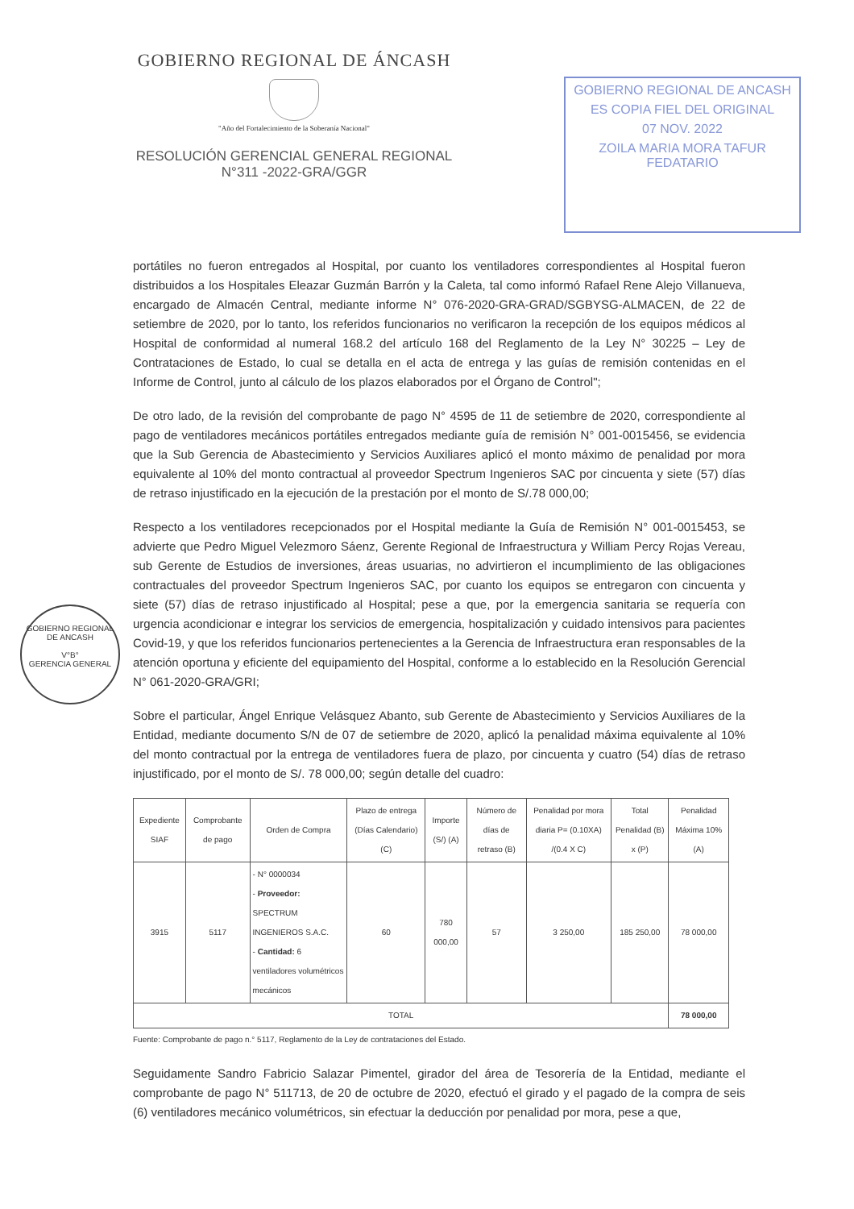GOBIERNO REGIONAL DE ÁNCASH
"Año del Fortalecimiento de la Soberanía Nacional"
RESOLUCIÓN GERENCIAL GENERAL REGIONAL
N°311 -2022-GRA/GGR
GOBIERNO REGIONAL DE ANCASH
ES COPIA FIEL DEL ORIGINAL
07 NOV. 2022
ZOILA MARIA MORA TAFUR
FEDATARIO
GOBIERNO REGIONAL DE ANCASH
V°B°
GERENCIA GENERAL
portátiles no fueron entregados al Hospital, por cuanto los ventiladores correspondientes al Hospital fueron distribuidos a los Hospitales Eleazar Guzmán Barrón y la Caleta, tal como informó Rafael Rene Alejo Villanueva, encargado de Almacén Central, mediante informe N° 076-2020-GRA-GRAD/SGBYSG-ALMACEN, de 22 de setiembre de 2020, por lo tanto, los referidos funcionarios no verificaron la recepción de los equipos médicos al Hospital de conformidad al numeral 168.2 del artículo 168 del Reglamento de la Ley N° 30225 – Ley de Contrataciones de Estado, lo cual se detalla en el acta de entrega y las guías de remisión contenidas en el Informe de Control, junto al cálculo de los plazos elaborados por el Órgano de Control";
De otro lado, de la revisión del comprobante de pago N° 4595 de 11 de setiembre de 2020, correspondiente al pago de ventiladores mecánicos portátiles entregados mediante guía de remisión N° 001-0015456, se evidencia que la Sub Gerencia de Abastecimiento y Servicios Auxiliares aplicó el monto máximo de penalidad por mora equivalente al 10% del monto contractual al proveedor Spectrum Ingenieros SAC por cincuenta y siete (57) días de retraso injustificado en la ejecución de la prestación por el monto de S/.78 000,00;
Respecto a los ventiladores recepcionados por el Hospital mediante la Guía de Remisión N° 001-0015453, se advierte que Pedro Miguel Velezmoro Sáenz, Gerente Regional de Infraestructura y William Percy Rojas Vereau, sub Gerente de Estudios de inversiones, áreas usuarias, no advirtieron el incumplimiento de las obligaciones contractuales del proveedor Spectrum Ingenieros SAC, por cuanto los equipos se entregaron con cincuenta y siete (57) días de retraso injustificado al Hospital; pese a que, por la emergencia sanitaria se requería con urgencia acondicionar e integrar los servicios de emergencia, hospitalización y cuidado intensivos para pacientes Covid-19, y que los referidos funcionarios pertenecientes a la Gerencia de Infraestructura eran responsables de la atención oportuna y eficiente del equipamiento del Hospital, conforme a lo establecido en la Resolución Gerencial N° 061-2020-GRA/GRI;
Sobre el particular, Ángel Enrique Velásquez Abanto, sub Gerente de Abastecimiento y Servicios Auxiliares de la Entidad, mediante documento S/N de 07 de setiembre de 2020, aplicó la penalidad máxima equivalente al 10% del monto contractual por la entrega de ventiladores fuera de plazo, por cincuenta y cuatro (54) días de retraso injustificado, por el monto de S/. 78 000,00; según detalle del cuadro:
| Expediente SIAF | Comprobante de pago | Orden de Compra | Plazo de entrega (Días Calendario) (C) | Importe (S/) (A) | Número de días de retraso (B) | Penalidad por mora diaria P= (0.10XA) /(0.4 X C) | Total Penalidad (B) x (P) | Penalidad Máxima 10%(A) |
| --- | --- | --- | --- | --- | --- | --- | --- | --- |
| 3915 | 5117 | - N° 0000034 - Proveedor: SPECTRUM INGENIEROS S.A.C. - Cantidad: 6 ventiladores volumétricos mecánicos | 60 | 780 000,00 | 57 | 3 250,00 | 185 250,00 | 78 000,00 |
| TOTAL | | | | | | | | 78 000,00 |
Fuente: Comprobante de pago n.° 5117, Reglamento de la Ley de contrataciones del Estado.
Seguidamente Sandro Fabricio Salazar Pimentel, girador del área de Tesorería de la Entidad, mediante el comprobante de pago N° 511713, de 20 de octubre de 2020, efectuó el girado y el pagado de la compra de seis (6) ventiladores mecánico volumétricos, sin efectuar la deducción por penalidad por mora, pese a que,